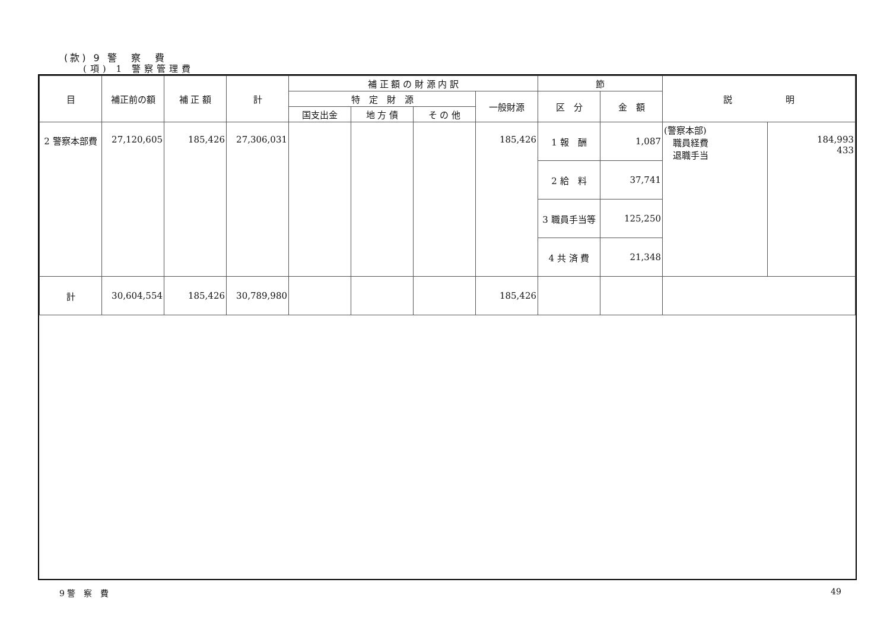(款) 9 警　察　費
(項) 1 警察管理費
| 目 | 補正前の額 | 補 正 額 | 計 | 補 正 額 の 財 源 内 訳 | | | | 節 | | 説 明 | |
| --- | --- | --- | --- | --- | --- | --- | --- | --- | --- | --- | --- |
| | | | | 特 定 財 源 | | | 一般財源 | 区 分 | 金 額 | | |
| | | | | 国支出金 | 地 方 債 | そ の 他 | | | | | |
| 2 警察本部費 | 27,120,605 | 185,426 | 27,306,031 | | | | 185,426 | 1 報 酬 | 1,087 | (警察本部) 職員経費 退職手当 | 184,993 433 |
| | | | | | | | | 2 給 料 | 37,741 | | |
| | | | | | | | | 3 職員手当等 | 125,250 | | |
| | | | | | | | | 4 共 済 費 | 21,348 | | |
| 計 | 30,604,554 | 185,426 | 30,789,980 | | | | 185,426 | | | | |
9 警　察　費 49